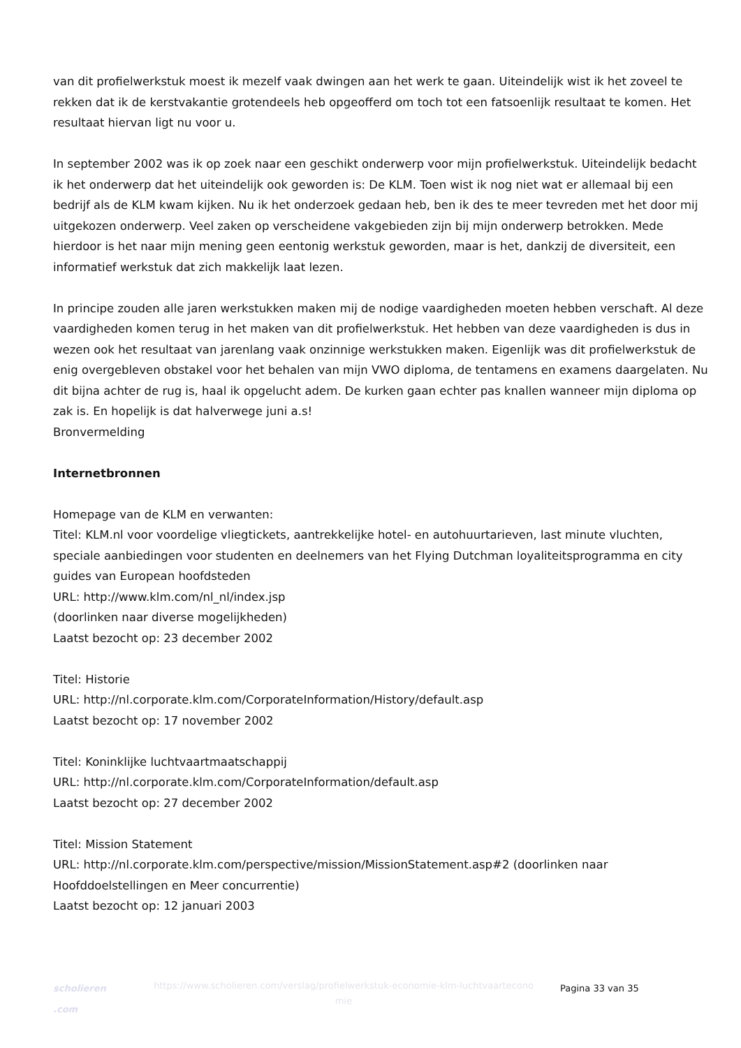van dit profielwerkstuk moest ik mezelf vaak dwingen aan het werk te gaan. Uiteindelijk wist ik het zoveel te rekken dat ik de kerstvakantie grotendeels heb opgeofferd om toch tot een fatsoenlijk resultaat te komen. Het resultaat hiervan ligt nu voor u.
In september 2002 was ik op zoek naar een geschikt onderwerp voor mijn profielwerkstuk. Uiteindelijk bedacht ik het onderwerp dat het uiteindelijk ook geworden is: De KLM. Toen wist ik nog niet wat er allemaal bij een bedrijf als de KLM kwam kijken. Nu ik het onderzoek gedaan heb, ben ik des te meer tevreden met het door mij uitgekozen onderwerp. Veel zaken op verscheidene vakgebieden zijn bij mijn onderwerp betrokken. Mede hierdoor is het naar mijn mening geen eentonig werkstuk geworden, maar is het, dankzij de diversiteit, een informatief werkstuk dat zich makkelijk laat lezen.
In principe zouden alle jaren werkstukken maken mij de nodige vaardigheden moeten hebben verschaft. Al deze vaardigheden komen terug in het maken van dit profielwerkstuk. Het hebben van deze vaardigheden is dus in wezen ook het resultaat van jarenlang vaak onzinnige werkstukken maken. Eigenlijk was dit profielwerkstuk de enig overgebleven obstakel voor het behalen van mijn VWO diploma, de tentamens en examens daargelaten. Nu dit bijna achter de rug is, haal ik opgelucht adem. De kurken gaan echter pas knallen wanneer mijn diploma op zak is. En hopelijk is dat halverwege juni a.s!
Bronvermelding
Internetbronnen
Homepage van de KLM en verwanten:
Titel: KLM.nl voor voordelige vliegtickets, aantrekkelijke hotel- en autohuurtarieven, last minute vluchten, speciale aanbiedingen voor studenten en deelnemers van het Flying Dutchman loyaliteitsprogramma en city guides van European hoofdsteden
URL: http://www.klm.com/nl_nl/index.jsp
(doorlinken naar diverse mogelijkheden)
Laatst bezocht op: 23 december 2002
Titel: Historie
URL: http://nl.corporate.klm.com/CorporateInformation/History/default.asp
Laatst bezocht op: 17 november 2002
Titel: Koninklijke luchtvaartmaatschappij
URL: http://nl.corporate.klm.com/CorporateInformation/default.asp
Laatst bezocht op: 27 december 2002
Titel: Mission Statement
URL: http://nl.corporate.klm.com/perspective/mission/MissionStatement.asp#2 (doorlinken naar Hoofddoelstellingen en Meer concurrentie)
Laatst bezocht op: 12 januari 2003
scholieren
.com
https://www.scholieren.com/verslag/profielwerkstuk-economie-klm-luchtvaartecono mie
Pagina 33 van 35